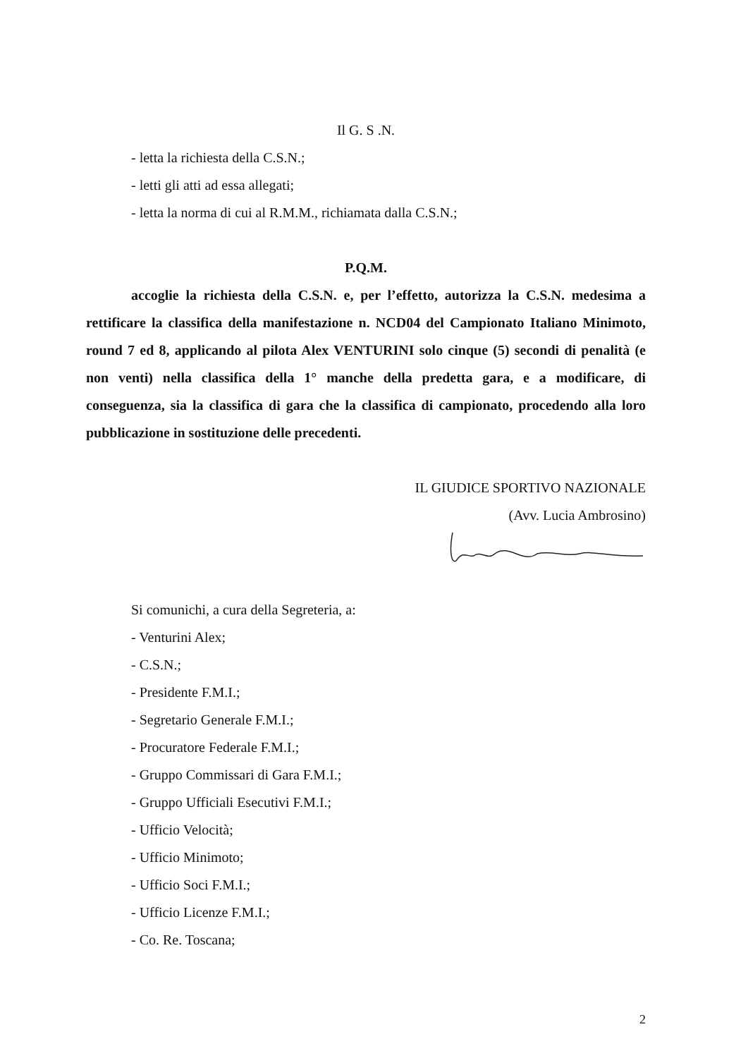Il G. S .N.
- letta la richiesta della C.S.N.;
- letti gli atti ad essa allegati;
- letta la norma di cui al R.M.M., richiamata dalla C.S.N.;
P.Q.M.
accoglie la richiesta della C.S.N. e, per l’effetto, autorizza la C.S.N. medesima a rettificare la classifica della manifestazione n. NCD04 del Campionato Italiano Minimoto, round 7 ed 8, applicando al pilota Alex VENTURINI solo cinque (5) secondi di penalità (e non venti) nella classifica della 1° manche della predetta gara, e a modificare, di conseguenza, sia la classifica di gara che la classifica di campionato, procedendo alla loro pubblicazione in sostituzione delle precedenti.
IL GIUDICE SPORTIVO NAZIONALE
(Avv. Lucia Ambrosino)
Si comunichi, a cura della Segreteria, a:
- Venturini Alex;
- C.S.N.;
- Presidente F.M.I.;
- Segretario Generale F.M.I.;
- Procuratore Federale F.M.I.;
- Gruppo Commissari di Gara F.M.I.;
- Gruppo Ufficiali Esecutivi F.M.I.;
- Ufficio Velocità;
- Ufficio Minimoto;
- Ufficio Soci F.M.I.;
- Ufficio Licenze F.M.I.;
- Co. Re. Toscana;
2